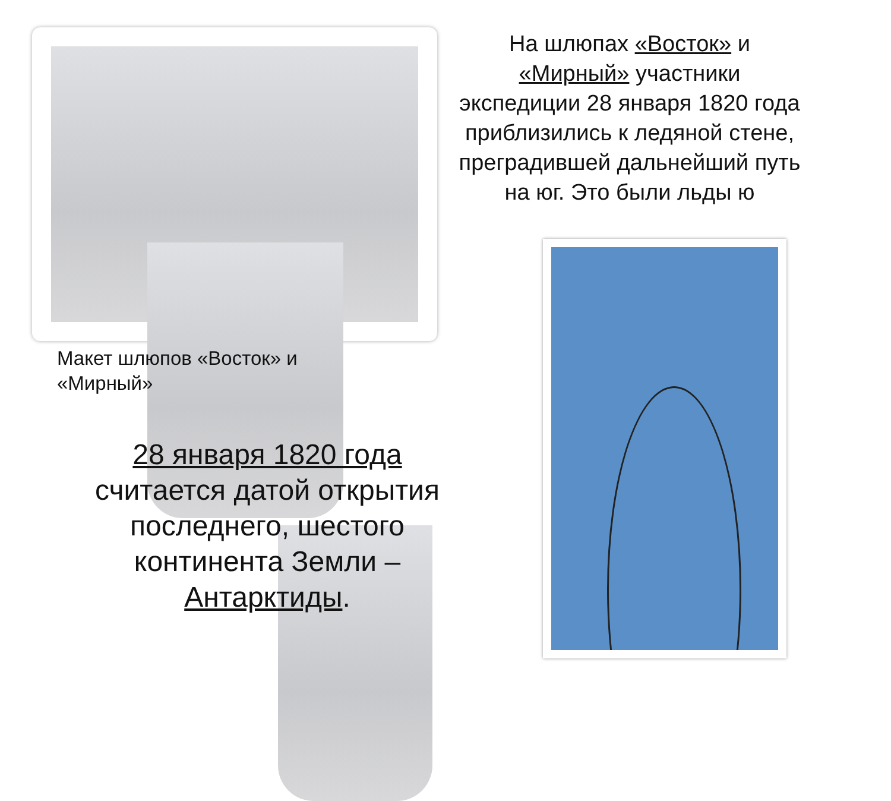На шлюпах «Восток» и «Мирный» участники экспедиции 28 января 1820 года приблизились к ледяной стене, преградившей дальнейший путь на юг. Это были льды ю
Макет шлюпов «Восток» и «Мирный»
28 января 1820 года считается датой открытия последнего, шестого континента Земли – Антарктиды.